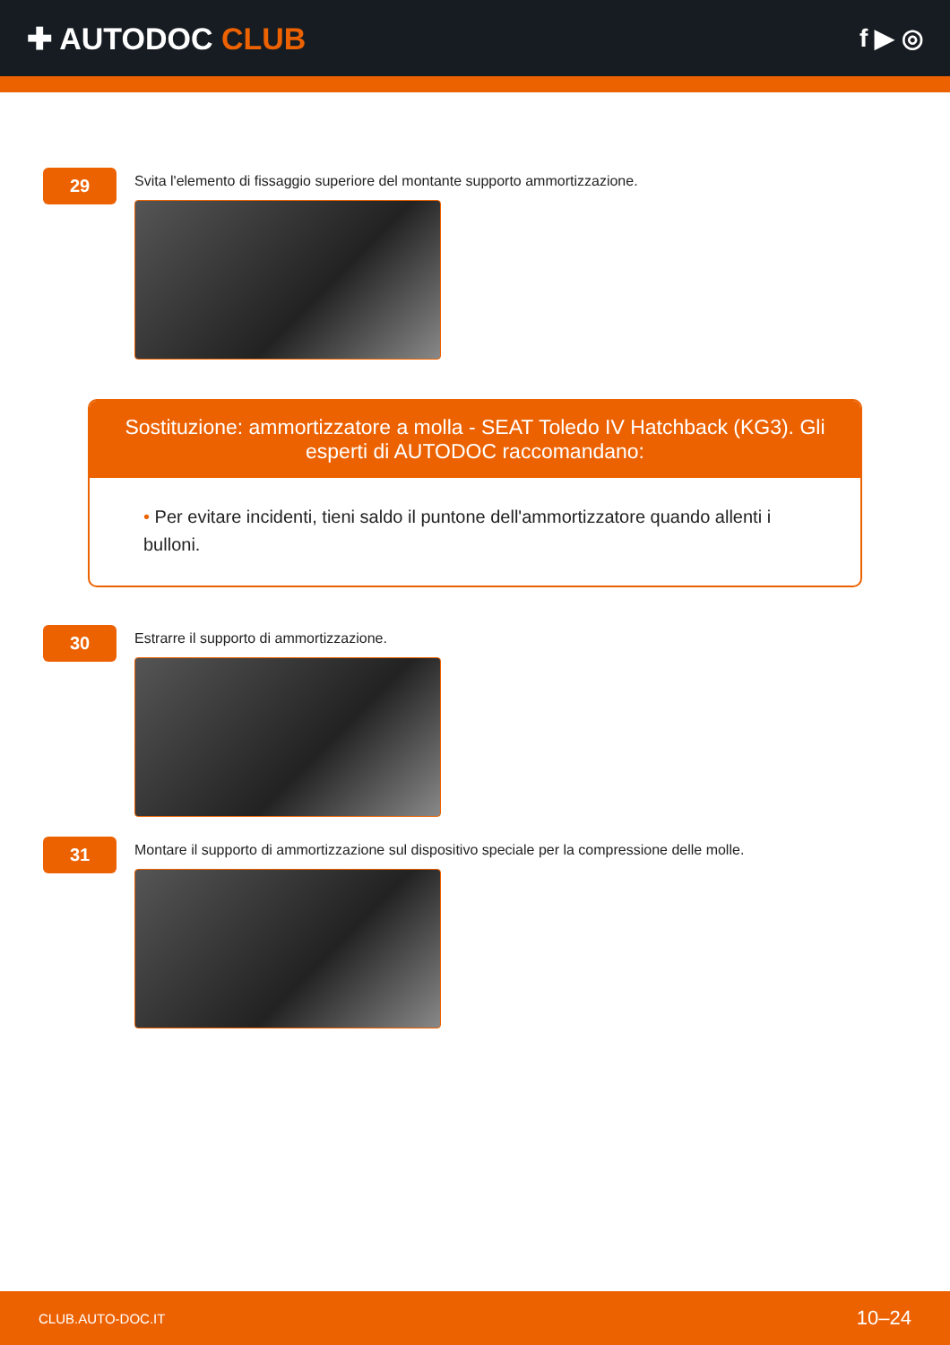✚ AUTODOC CLUB
f ▶ ◎
29
Svita l'elemento di fissaggio superiore del montante supporto ammortizzazione.
Sostituzione: ammortizzatore a molla - SEAT Toledo IV Hatchback (KG3). Gli esperti di AUTODOC raccomandano:
• Per evitare incidenti, tieni saldo il puntone dell'ammortizzatore quando allenti i bulloni.
30
Estrarre il supporto di ammortizzazione.
31
Montare il supporto di ammortizzazione sul dispositivo speciale per la compressione delle molle.
CLUB.AUTO-DOC.IT 10–24